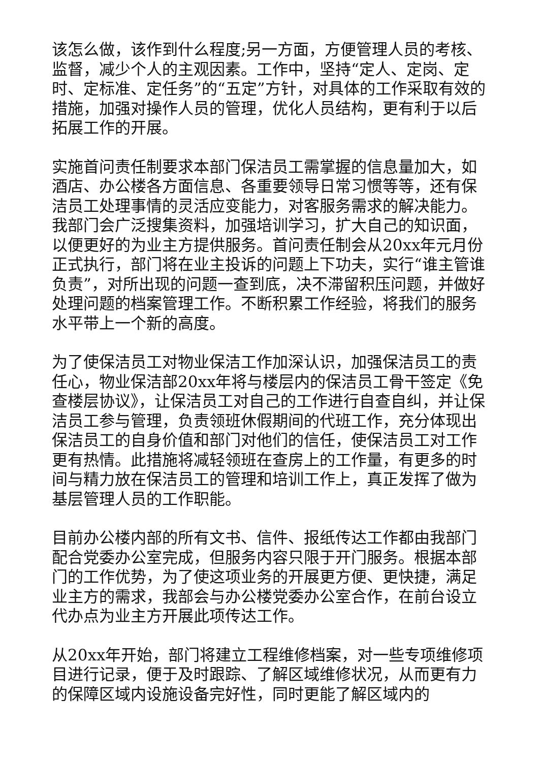该怎么做，该作到什么程度;另一方面，方便管理人员的考核、监督，减少个人的主观因素。工作中，坚持“定人、定岗、定时、定标准、定任务”的“五定”方针，对具体的工作采取有效的措施，加强对操作人员的管理，优化人员结构，更有利于以后拓展工作的开展。
实施首问责任制要求本部门保洁员工需掌握的信息量加大，如酒店、办公楼各方面信息、各重要领导日常习惯等等，还有保洁员工处理事情的灵活应变能力，对客服务需求的解决能力。我部门会广泛搜集资料，加强培训学习，扩大自己的知识面，以便更好的为业主方提供服务。首问责任制会从20xx年元月份正式执行，部门将在业主投诉的问题上下功夫，实行“谁主管谁负责”，对所出现的问题一查到底，决不滞留积压问题，并做好处理问题的档案管理工作。不断积累工作经验，将我们的服务水平带上一个新的高度。
为了使保洁员工对物业保洁工作加深认识，加强保洁员工的责任心，物业保洁部20xx年将与楼层内的保洁员工骨干签定《免查楼层协议》，让保洁员工对自己的工作进行自查自纠，并让保洁员工参与管理，负责领班休假期间的代班工作，充分体现出保洁员工的自身价值和部门对他们的信任，使保洁员工对工作更有热情。此措施将减轻领班在查房上的工作量，有更多的时间与精力放在保洁员工的管理和培训工作上，真正发挥了做为基层管理人员的工作职能。
目前办公楼内部的所有文书、信件、报纸传达工作都由我部门配合党委办公室完成，但服务内容只限于开门服务。根据本部门的工作优势，为了使这项业务的开展更方便、更快捷，满足业主方的需求，我部会与办公楼党委办公室合作，在前台设立代办点为业主方开展此项传达工作。
从20xx年开始，部门将建立工程维修档案，对一些专项维修项目进行记录，便于及时跟踪、了解区域维修状况，从而更有力的保障区域内设施设备完好性，同时更能了解区域内的